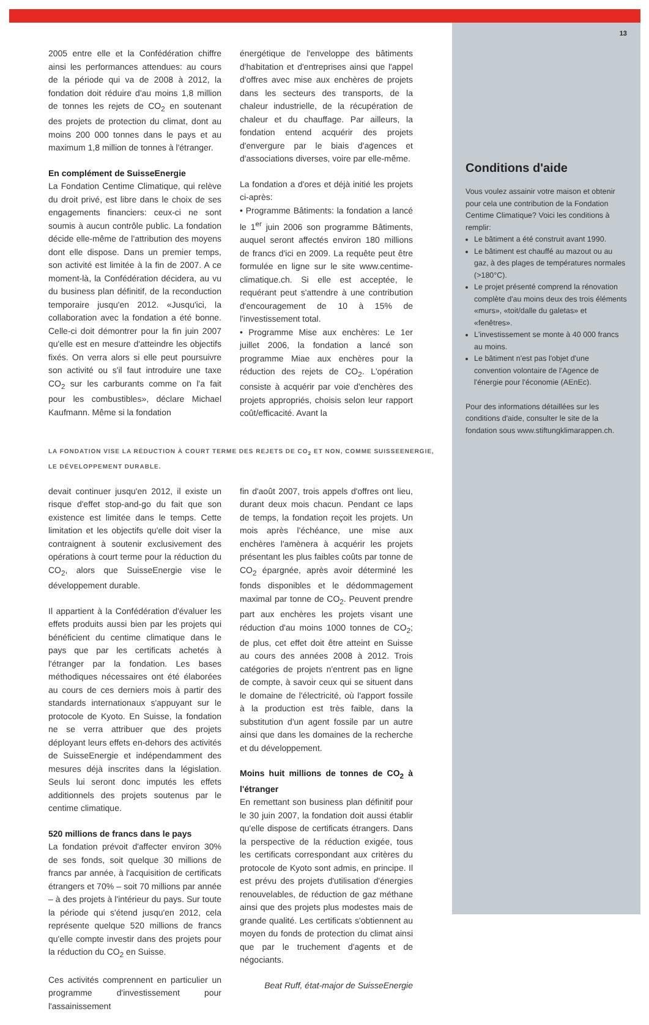2005 entre elle et la Confédération chiffre ainsi les performances attendues: au cours de la période qui va de 2008 à 2012, la fondation doit réduire d'au moins 1,8 million de tonnes les rejets de CO<sub>2</sub> en soutenant des projets de protection du climat, dont au moins 200 000 tonnes dans le pays et au maximum 1,8 million de tonnes à l'étranger.
En complément de SuisseEnergie
La Fondation Centime Climatique, qui relève du droit privé, est libre dans le choix de ses engagements financiers: ceux-ci ne sont soumis à aucun contrôle public. La fondation décide elle-même de l'attribution des moyens dont elle dispose. Dans un premier temps, son activité est limitée à la fin de 2007. A ce moment-là, la Confédération décidera, au vu du business plan définitif, de la reconduction temporaire jusqu'en 2012. «Jusqu'ici, la collaboration avec la fondation a été bonne. Celle-ci doit démontrer pour la fin juin 2007 qu'elle est en mesure d'atteindre les objectifs fixés. On verra alors si elle peut poursuivre son activité ou s'il faut introduire une taxe CO<sub>2</sub> sur les carburants comme on l'a fait pour les combustibles», déclare Michael Kaufmann. Même si la fondation
énergétique de l'enveloppe des bâtiments d'habitation et d'entreprises ainsi que l'appel d'offres avec mise aux enchères de projets dans les secteurs des transports, de la chaleur industrielle, de la récupération de chaleur et du chauffage. Par ailleurs, la fondation entend acquérir des projets d'envergure par le biais d'agences et d'associations diverses, voire par elle-même.
La fondation a d'ores et déjà initié les projets ci-après:
• Programme Bâtiments: la fondation a lancé le 1<sup>er</sup> juin 2006 son programme Bâtiments, auquel seront affectés environ 180 millions de francs d'ici en 2009. La requête peut être formulée en ligne sur le site www.centime-climatique.ch. Si elle est acceptée, le requérant peut s'attendre à une contribution d'encouragement de 10 à 15% de l'investissement total.
• Programme Mise aux enchères: Le 1er juillet 2006, la fondation a lancé son programme Miae aux enchères pour la réduction des rejets de CO<sub>2</sub>. L'opération consiste à acquérir par voie d'enchères des projets appropriés, choisis selon leur rapport coût/efficacité. Avant la
LA FONDATION VISE LA RÉDUCTION À COURT TERME DES REJETS DE CO<sub>2</sub> ET NON, COMME SUISSEENERGIE,
LE DÉVELOPPEMENT DURABLE.
devait continuer jusqu'en 2012, il existe un risque d'effet stop-and-go du fait que son existence est limitée dans le temps. Cette limitation et les objectifs qu'elle doit viser la contraignent à soutenir exclusivement des opérations à court terme pour la réduction du CO<sub>2</sub>, alors que SuisseEnergie vise le développement durable.
Il appartient à la Confédération d'évaluer les effets produits aussi bien par les projets qui bénéficient du centime climatique dans le pays que par les certificats achetés à l'étranger par la fondation. Les bases méthodiques nécessaires ont été élaborées au cours de ces derniers mois à partir des standards internationaux s'appuyant sur le protocole de Kyoto. En Suisse, la fondation ne se verra attribuer que des projets déployant leurs effets en-dehors des activités de SuisseEnergie et indépendamment des mesures déjà inscrites dans la législation. Seuls lui seront donc imputés les effets additionnels des projets soutenus par le centime climatique.
520 millions de francs dans le pays
La fondation prévoit d'affecter environ 30% de ses fonds, soit quelque 30 millions de francs par année, à l'acquisition de certificats étrangers et 70% – soit 70 millions par année – à des projets à l'intérieur du pays. Sur toute la période qui s'étend jusqu'en 2012, cela représente quelque 520 millions de francs qu'elle compte investir dans des projets pour la réduction du CO<sub>2</sub> en Suisse.
Ces activités comprennent en particulier un programme d'investissement pour l'assainissement
fin d'août 2007, trois appels d'offres ont lieu, durant deux mois chacun. Pendant ce laps de temps, la fondation reçoit les projets. Un mois après l'échéance, une mise aux enchères l'amènera à acquérir les projets présentant les plus faibles coûts par tonne de CO<sub>2</sub> épargnée, après avoir déterminé les fonds disponibles et le dédommagement maximal par tonne de CO<sub>2</sub>. Peuvent prendre part aux enchères les projets visant une réduction d'au moins 1000 tonnes de CO<sub>2</sub>; de plus, cet effet doit être atteint en Suisse au cours des années 2008 à 2012. Trois catégories de projets n'entrent pas en ligne de compte, à savoir ceux qui se situent dans le domaine de l'électricité, où l'apport fossile à la production est très faible, dans la substitution d'un agent fossile par un autre ainsi que dans les domaines de la recherche et du développement.
Moins huit millions de tonnes de CO<sub>2</sub> à l'étranger
En remettant son business plan définitif pour le 30 juin 2007, la fondation doit aussi établir qu'elle dispose de certificats étrangers. Dans la perspective de la réduction exigée, tous les certificats correspondant aux critères du protocole de Kyoto sont admis, en principe. Il est prévu des projets d'utilisation d'énergies renouvelables, de réduction de gaz méthane ainsi que des projets plus modestes mais de grande qualité. Les certificats s'obtiennent au moyen du fonds de protection du climat ainsi que par le truchement d'agents et de négociants.
Beat Ruff, état-major de SuisseEnergie
13
Conditions d'aide
Vous voulez assainir votre maison et obtenir pour cela une contribution de la Fondation Centime Climatique? Voici les conditions à remplir:
Le bâtiment a été construit avant 1990.
Le bâtiment est chauffé au mazout ou au gaz, à des plages de températures normales (>180°C).
Le projet présenté comprend la rénovation complète d'au moins deux des trois éléments «murs», «toit/dalle du galetas» et «fenêtres».
L'investissement se monte à 40 000 francs au moins.
Le bâtiment n'est pas l'objet d'une convention volontaire de l'Agence de l'énergie pour l'économie (AEnEc).
Pour des informations détaillées sur les conditions d'aide, consulter le site de la fondation sous www.stiftungklimarappen.ch.